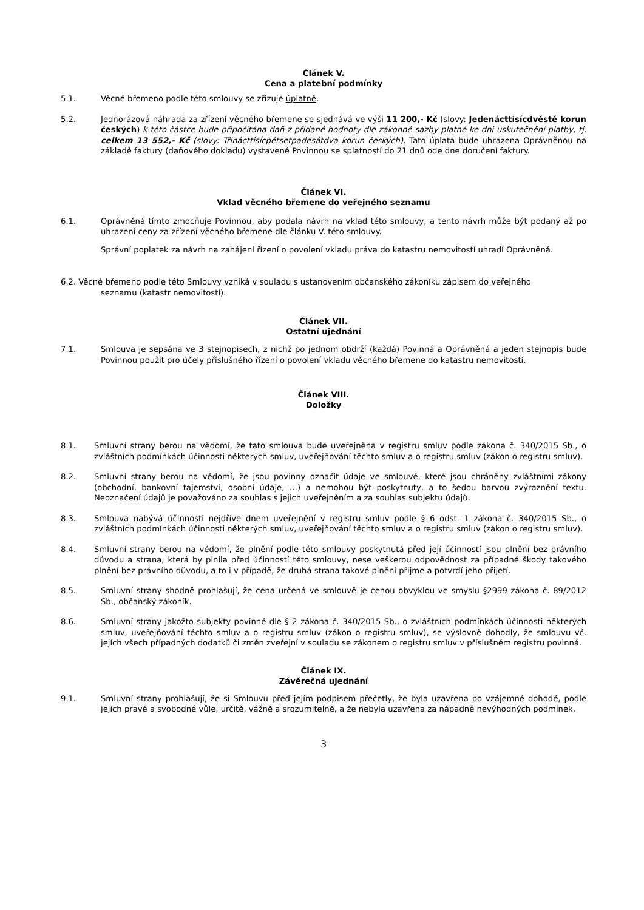Článek V.
Cena a platební podmínky
5.1. Věcné břemeno podle této smlouvy se zřizuje úplatně.
5.2. Jednorázová náhrada za zřízení věcného břemene se sjednává ve výši 11 200,- Kč (slovy: Jedenácttisícdvěstě korun českých) k této částce bude připočítána daň z přidané hodnoty dle zákonné sazby platné ke dni uskutečnění platby, tj. celkem 13 552,- Kč (slovy: Třinácttisícpětsetpadesátdva korun českých). Tato úplata bude uhrazena Oprávněnou na základě faktury (daňového dokladu) vystavené Povinnou se splatností do 21 dnů ode dne doručení faktury.
Článek VI.
Vklad věcného břemene do veřejného seznamu
6.1. Oprávněná tímto zmocňuje Povinnou, aby podala návrh na vklad této smlouvy, a tento návrh může být podaný až po uhrazení ceny za zřízení věcného břemene dle článku V. této smlouvy.
Správní poplatek za návrh na zahájení řízení o povolení vkladu práva do katastru nemovitostí uhradí Oprávněná.
6.2. Věcné břemeno podle této Smlouvy vzniká v souladu s ustanovením občanského zákoníku zápisem do veřejného
seznamu (katastr nemovitostí).
Článek VII.
Ostatní ujednání
7.1. Smlouva je sepsána ve 3 stejnopisech, z nichž po jednom obdrží (každá) Povinná a Oprávněná a jeden stejnopis bude Povinnou použit pro účely příslušného řízení o povolení vkladu věcného břemene do katastru nemovitostí.
Článek VIII.
Doložky
8.1. Smluvní strany berou na vědomí, že tato smlouva bude uveřejněna v registru smluv podle zákona č. 340/2015 Sb., o zvláštních podmínkách účinnosti některých smluv, uveřejňování těchto smluv a o registru smluv (zákon o registru smluv).
8.2. Smluvní strany berou na vědomí, že jsou povinny označit údaje ve smlouvě, které jsou chráněny zvláštními zákony (obchodní, bankovní tajemství, osobní údaje, …) a nemohou být poskytnuty, a to šedou barvou zvýraznění textu. Neoznačení údajů je považováno za souhlas s jejich uveřejněním a za souhlas subjektu údajů.
8.3. Smlouva nabývá účinnosti nejdříve dnem uveřejnění v registru smluv podle § 6 odst. 1 zákona č. 340/2015 Sb., o zvláštních podmínkách účinnosti některých smluv, uveřejňování těchto smluv a o registru smluv (zákon o registru smluv).
8.4. Smluvní strany berou na vědomí, že plnění podle této smlouvy poskytnutá před její účinností jsou plnění bez právního důvodu a strana, která by plnila před účinností této smlouvy, nese veškerou odpovědnost za případné škody takového plnění bez právního důvodu, a to i v případě, že druhá strana takové plnění přijme a potvrdí jeho přijetí.
8.5. Smluvní strany shodně prohlašují, že cena určená ve smlouvě je cenou obvyklou ve smyslu §2999 zákona č. 89/2012 Sb., občanský zákoník.
8.6. Smluvní strany jakožto subjekty povinné dle § 2 zákona č. 340/2015 Sb., o zvláštních podmínkách účinnosti některých smluv, uveřejňování těchto smluv a o registru smluv (zákon o registru smluv), se výslovně dohodly, že smlouvu vč. jejích všech případných dodatků či změn zveřejní v souladu se zákonem o registru smluv v příslušném registru povinná.
Článek IX.
Závěrečná ujednání
9.1. Smluvní strany prohlašují, že si Smlouvu před jejím podpisem přečetly, že byla uzavřena po vzájemné dohodě, podle jejich pravé a svobodné vůle, určitě, vážně a srozumitelně, a že nebyla uzavřena za nápadně nevýhodných podmínek,
3